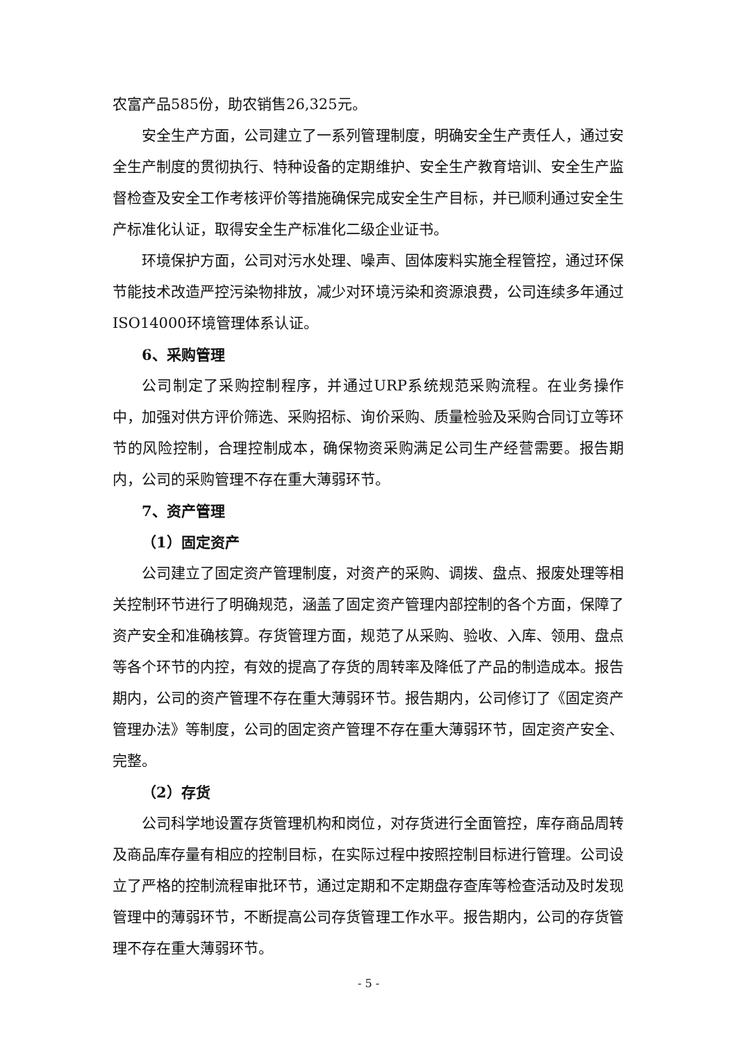农富产品585份，助农销售26,325元。
安全生产方面，公司建立了一系列管理制度，明确安全生产责任人，通过安全生产制度的贯彻执行、特种设备的定期维护、安全生产教育培训、安全生产监督检查及安全工作考核评价等措施确保完成安全生产目标，并已顺利通过安全生产标准化认证，取得安全生产标准化二级企业证书。
环境保护方面，公司对污水处理、噪声、固体废料实施全程管控，通过环保节能技术改造严控污染物排放，减少对环境污染和资源浪费，公司连续多年通过ISO14000环境管理体系认证。
6、采购管理
公司制定了采购控制程序，并通过URP系统规范采购流程。在业务操作中，加强对供方评价筛选、采购招标、询价采购、质量检验及采购合同订立等环节的风险控制，合理控制成本，确保物资采购满足公司生产经营需要。报告期内，公司的采购管理不存在重大薄弱环节。
7、资产管理
（1）固定资产
公司建立了固定资产管理制度，对资产的采购、调拨、盘点、报废处理等相关控制环节进行了明确规范，涵盖了固定资产管理内部控制的各个方面，保障了资产安全和准确核算。存货管理方面，规范了从采购、验收、入库、领用、盘点等各个环节的内控，有效的提高了存货的周转率及降低了产品的制造成本。报告期内，公司的资产管理不存在重大薄弱环节。报告期内，公司修订了《固定资产管理办法》等制度，公司的固定资产管理不存在重大薄弱环节，固定资产安全、完整。
（2）存货
公司科学地设置存货管理机构和岗位，对存货进行全面管控，库存商品周转及商品库存量有相应的控制目标，在实际过程中按照控制目标进行管理。公司设立了严格的控制流程审批环节，通过定期和不定期盘存查库等检查活动及时发现管理中的薄弱环节，不断提高公司存货管理工作水平。报告期内，公司的存货管理不存在重大薄弱环节。
- 5 -